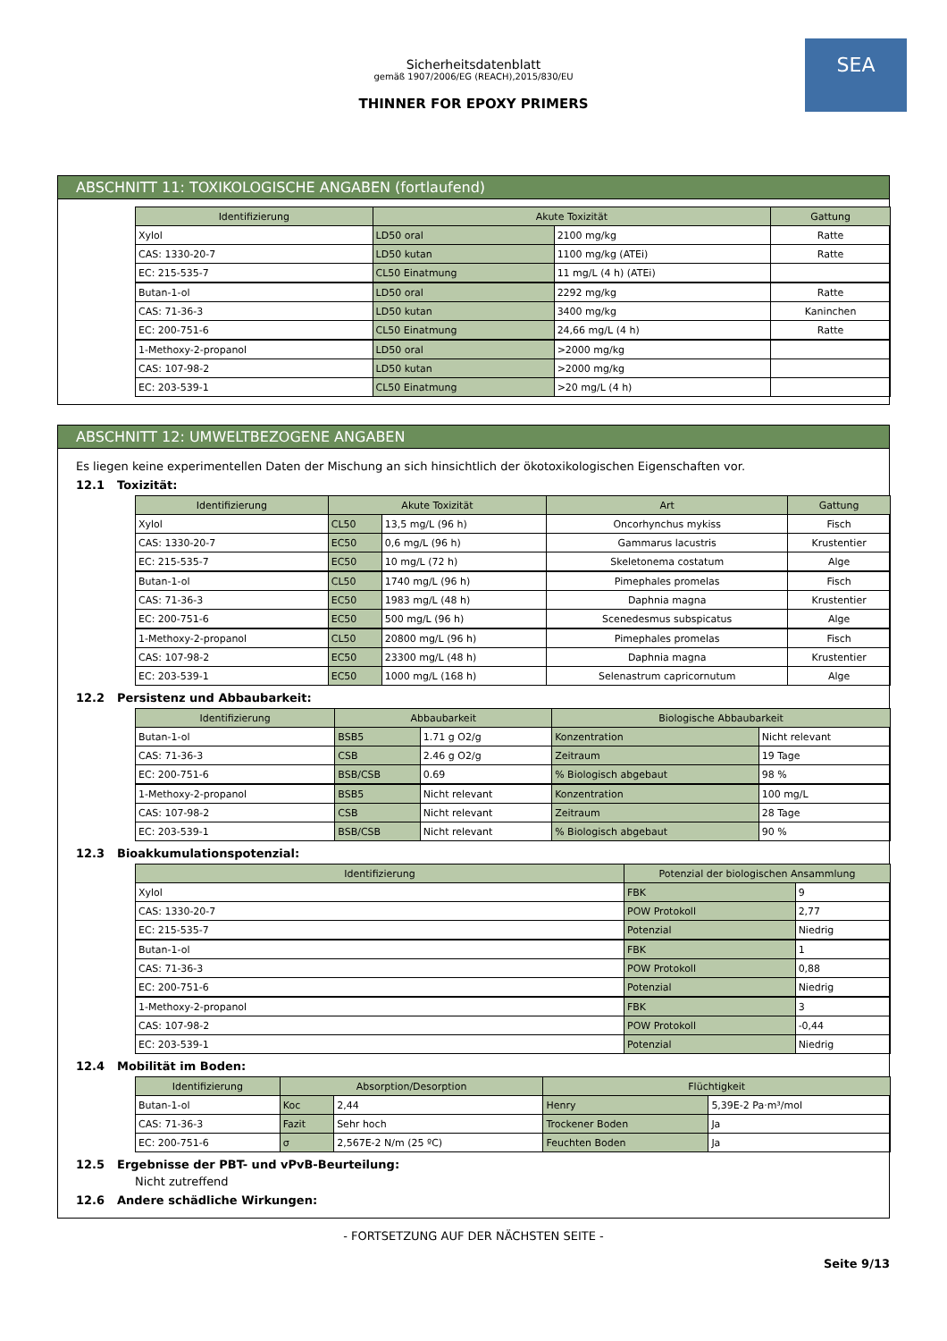SEA
Sicherheitsdatenblatt
gemäß 1907/2006/EG (REACH),2015/830/EU
THINNER FOR EPOXY PRIMERS
ABSCHNITT 11: TOXIKOLOGISCHE ANGABEN (fortlaufend)
| Identifizierung | Akute Toxizität | | Gattung |
| --- | --- | --- | --- |
| Xylol | LD50 oral | 2100 mg/kg | Ratte |
| CAS: 1330-20-7 | LD50 kutan | 1100 mg/kg (ATEi) | Ratte |
| EC: 215-535-7 | CL50 Einatmung | 11 mg/L (4 h) (ATEi) | |
| Butan-1-ol | LD50 oral | 2292 mg/kg | Ratte |
| CAS: 71-36-3 | LD50 kutan | 3400 mg/kg | Kaninchen |
| EC: 200-751-6 | CL50 Einatmung | 24,66 mg/L (4 h) | Ratte |
| 1-Methoxy-2-propanol | LD50 oral | >2000 mg/kg | |
| CAS: 107-98-2 | LD50 kutan | >2000 mg/kg | |
| EC: 203-539-1 | CL50 Einatmung | >20 mg/L (4 h) | |
ABSCHNITT 12: UMWELTBEZOGENE ANGABEN
Es liegen keine experimentellen Daten der Mischung an sich hinsichtlich der ökotoxikologischen Eigenschaften vor.
12.1 Toxizität:
| Identifizierung | Akute Toxizität | | Art | Gattung |
| --- | --- | --- | --- | --- |
| Xylol | CL50 | 13,5 mg/L (96 h) | Oncorhynchus mykiss | Fisch |
| CAS: 1330-20-7 | EC50 | 0,6 mg/L (96 h) | Gammarus lacustris | Krustentier |
| EC: 215-535-7 | EC50 | 10 mg/L (72 h) | Skeletonema costatum | Alge |
| Butan-1-ol | CL50 | 1740 mg/L (96 h) | Pimephales promelas | Fisch |
| CAS: 71-36-3 | EC50 | 1983 mg/L (48 h) | Daphnia magna | Krustentier |
| EC: 200-751-6 | EC50 | 500 mg/L (96 h) | Scenedesmus subspicatus | Alge |
| 1-Methoxy-2-propanol | CL50 | 20800 mg/L (96 h) | Pimephales promelas | Fisch |
| CAS: 107-98-2 | EC50 | 23300 mg/L (48 h) | Daphnia magna | Krustentier |
| EC: 203-539-1 | EC50 | 1000 mg/L (168 h) | Selenastrum capricornutum | Alge |
12.2 Persistenz und Abbaubarkeit:
| Identifizierung | Abbaubarkeit | | Biologische Abbaubarkeit | |
| --- | --- | --- | --- | --- |
| Butan-1-ol | BSB5 | 1.71 g O2/g | Konzentration | Nicht relevant |
| CAS: 71-36-3 | CSB | 2.46 g O2/g | Zeitraum | 19 Tage |
| EC: 200-751-6 | BSB/CSB | 0.69 | % Biologisch abgebaut | 98 % |
| 1-Methoxy-2-propanol | BSB5 | Nicht relevant | Konzentration | 100 mg/L |
| CAS: 107-98-2 | CSB | Nicht relevant | Zeitraum | 28 Tage |
| EC: 203-539-1 | BSB/CSB | Nicht relevant | % Biologisch abgebaut | 90 % |
12.3 Bioakkumulationspotenzial:
| Identifizierung | Potenzial der biologischen Ansammlung | |
| --- | --- | --- |
| Xylol | FBK | 9 |
| CAS: 1330-20-7 | POW Protokoll | 2,77 |
| EC: 215-535-7 | Potenzial | Niedrig |
| Butan-1-ol | FBK | 1 |
| CAS: 71-36-3 | POW Protokoll | 0,88 |
| EC: 200-751-6 | Potenzial | Niedrig |
| 1-Methoxy-2-propanol | FBK | 3 |
| CAS: 107-98-2 | POW Protokoll | -0,44 |
| EC: 203-539-1 | Potenzial | Niedrig |
12.4 Mobilität im Boden:
| Identifizierung | Absorption/Desorption | | Flüchtigkeit | |
| --- | --- | --- | --- | --- |
| Butan-1-ol | Koc | 2,44 | Henry | 5,39E-2 Pa·m³/mol |
| CAS: 71-36-3 | Fazit | Sehr hoch | Trockener Boden | Ja |
| EC: 200-751-6 | σ | 2,567E-2 N/m (25 ºC) | Feuchten Boden | Ja |
12.5 Ergebnisse der PBT- und vPvB-Beurteilung:
Nicht zutreffend
12.6 Andere schädliche Wirkungen:
- FORTSETZUNG AUF DER NÄCHSTEN SEITE -
Seite 9/13